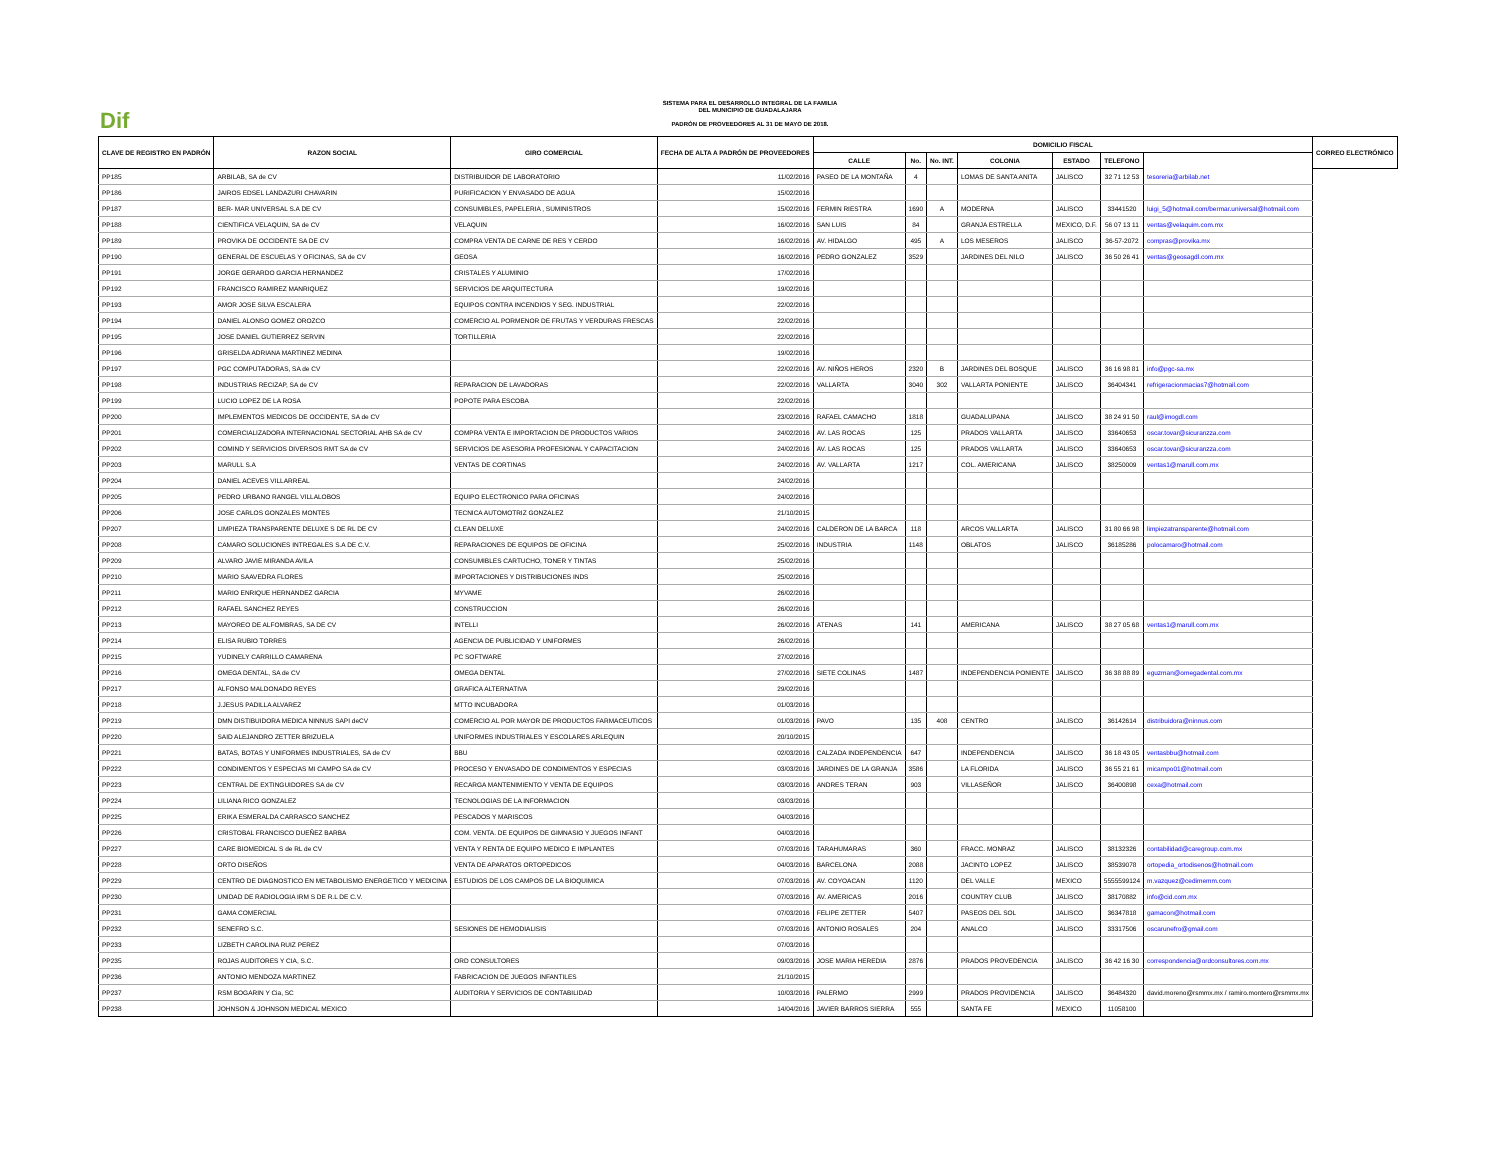Dif
SISTEMA PARA EL DESARROLLO INTEGRAL DE LA FAMILIA
DEL MUNICIPIO DE GUADALAJARA
PADRÓN DE PROVEEDORES AL 31 DE MAYO DE 2018.
| CLAVE DE REGISTRO EN PADRÓN | RAZON SOCIAL | GIRO COMERCIAL | FECHA DE ALTA A PADRÓN DE PROVEEDORES | DOMICILIO FISCAL | | | | | | | CORREO ELECTRÓNICO |
| --- | --- | --- | --- | --- | --- | --- | --- | --- | --- | --- | --- |
| | | | | CALLE | No. | No. INT. | COLONIA | ESTADO | TELEFONO | | |
| PP185 | ARBILAB, SA de CV | DISTRIBUIDOR DE LABORATORIO | 11/02/2016 | PASEO DE LA MONTAÑA | 4 | | LOMAS DE SANTA ANITA | JALISCO | 32 71 12 53 | tesoreria@arbilab.net | |
| PP186 | JAIROS EDSEL LANDAZURI CHAVARIN | PURIFICACION Y ENVASADO DE AGUA | 15/02/2016 | | | | | | | | |
| PP187 | BER- MAR UNIVERSAL S.A DE CV | CONSUMIBLES, PAPELERIA , SUMINISTROS | 15/02/2016 | FERMIN RIESTRA | 1690 | A | MODERNA | JALISCO | 33441520 | luigi_5@hotmail.com/bermar.universal@hotmail.com | |
| PP188 | CIENTIFICA VELAQUIN, SA de CV | VELAQUIN | 16/02/2016 | SAN LUIS | 84 | | GRANJA ESTRELLA | MEXICO, D.F. | 56 07 13 11 | ventas@velaquim.com.mx | |
| PP189 | PROVIKA DE OCCIDENTE SA DE CV | COMPRA VENTA DE CARNE DE RES Y CERDO | 16/02/2016 | AV. HIDALGO | 495 | A | LOS MESEROS | JALISCO | 36-57-2072 | compras@provika.mx | |
| PP190 | GENERAL DE ESCUELAS Y OFICINAS, SA de CV | GEOSA | 16/02/2016 | PEDRO GONZALEZ | 3529 | | JARDINES DEL NILO | JALISCO | 36 50 26 41 | ventas@geosagdl.com.mx | |
| PP191 | JORGE GERARDO GARCIA HERNANDEZ | CRISTALES Y ALUMINIO | 17/02/2016 | | | | | | | | |
| PP192 | FRANCISCO RAMIREZ MANRIQUEZ | SERVICIOS DE ARQUITECTURA | 19/02/2016 | | | | | | | | |
| PP193 | AMOR JOSE SILVA ESCALERA | EQUIPOS CONTRA INCENDIOS Y SEG. INDUSTRIAL | 22/02/2016 | | | | | | | | |
| PP194 | DANIEL ALONSO GOMEZ OROZCO | COMERCIO AL PORMENOR DE FRUTAS Y VERDURAS FRESCAS | 22/02/2016 | | | | | | | | |
| PP195 | JOSE DANIEL GUTIERREZ SERVIN | TORTILLERIA | 22/02/2016 | | | | | | | | |
| PP196 | GRISELDA ADRIANA MARTINEZ MEDINA | | 19/02/2016 | | | | | | | | |
| PP197 | PGC COMPUTADORAS, SA de CV | | 22/02/2016 | AV. NIÑOS HEROS | 2320 | B | JARDINES DEL BOSQUE | JALISCO | 36 16 98 81 | info@pgc-sa.mx | |
| PP198 | INDUSTRIAS RECIZAP, SA de CV | REPARACION DE LAVADORAS | 22/02/2016 | VALLARTA | 3040 | 302 | VALLARTA PONIENTE | JALISCO | 36404341 | refrigeracionmacias7@hotmail.com | |
| PP199 | LUCIO LOPEZ DE LA ROSA | POPOTE PARA ESCOBA | 22/02/2016 | | | | | | | | |
| PP200 | IMPLEMENTOS MEDICOS DE OCCIDENTE, SA de CV | | 23/02/2016 | RAFAEL CAMACHO | 1818 | | GUADALUPANA | JALISCO | 38 24 91 50 | raul@imogdl.com | |
| PP201 | COMERCIALIZADORA INTERNACIONAL SECTORIAL AHB SA de CV | COMPRA VENTA E IMPORTACION DE PRODUCTOS VARIOS | 24/02/2016 | AV. LAS ROCAS | 125 | | PRADOS VALLARTA | JALISCO | 33640653 | oscar.tovar@sicuranzza.com | |
| PP202 | COMIND Y SERVICIOS DIVERSOS RMT SA de CV | SERVICIOS DE ASESORIA PROFESIONAL Y CAPACITACION | 24/02/2016 | AV. LAS ROCAS | 125 | | PRADOS VALLARTA | JALISCO | 33640653 | oscar.tovar@sicuranzza.com | |
| PP203 | MARULL S.A | VENTAS DE CORTINAS | 24/02/2016 | AV. VALLARTA | 1217 | | COL. AMERICANA | JALISCO | 38250009 | ventas1@marull.com.mx | |
| PP204 | DANIEL ACEVES VILLARREAL | | 24/02/2016 | | | | | | | | |
| PP205 | PEDRO URBANO RANGEL VILLALOBOS | EQUIPO ELECTRONICO PARA OFICINAS | 24/02/2016 | | | | | | | | |
| PP206 | JOSE CARLOS GONZALES MONTES | TECNICA AUTOMOTRIZ GONZALEZ | 21/10/2015 | | | | | | | | |
| PP207 | LIMPIEZA TRANSPARENTE DELUXE S DE RL DE CV | CLEAN DELUXE | 24/02/2016 | CALDERON DE LA BARCA | 118 | | ARCOS VALLARTA | JALISCO | 31 80 66 98 | limpiezatransparente@hotmail.com | |
| PP208 | CAMARO SOLUCIONES INTREGALES S.A DE C.V. | REPARACIONES DE EQUIPOS DE OFICINA | 25/02/2016 | INDUSTRIA | 1148 | | OBLATOS | JALISCO | 36185286 | polocamaro@hotmail.com | |
| PP209 | ALVARO JAVIE MIRANDA AVILA | CONSUMIBLES CARTUCHO, TONER Y TINTAS | 25/02/2016 | | | | | | | | |
| PP210 | MARIO SAAVEDRA FLORES | IMPORTACIONES Y DISTRIBUCIONES INDS | 25/02/2016 | | | | | | | | |
| PP211 | MARIO ENRIQUE HERNANDEZ GARCIA | MYVAME | 26/02/2016 | | | | | | | | |
| PP212 | RAFAEL SANCHEZ REYES | CONSTRUCCION | 26/02/2016 | | | | | | | | |
| PP213 | MAYOREO DE ALFOMBRAS, SA DE CV | INTELLI | 26/02/2016 | ATENAS | 141 | | AMERICANA | JALISCO | 38 27 05 68 | ventas1@marull.com.mx | |
| PP214 | ELISA RUBIO TORRES | AGENCIA DE PUBLICIDAD Y UNIFORMES | 26/02/2016 | | | | | | | | |
| PP215 | YUDINELY CARRILLO CAMARENA | PC SOFTWARE | 27/02/2016 | | | | | | | | |
| PP216 | OMEGA DENTAL, SA de CV | OMEGA DENTAL | 27/02/2016 | SIETE COLINAS | 1487 | | INDEPENDENCIA PONIENTE | JALISCO | 36 38 88 89 | eguzman@omegadental.com.mx | |
| PP217 | ALFONSO MALDONADO REYES | GRAFICA ALTERNATIVA | 29/02/2016 | | | | | | | | |
| PP218 | J.JESUS PADILLA ALVAREZ | MTTO INCUBADORA | 01/03/2016 | | | | | | | | |
| PP219 | DMN DISTIBUIDORA MEDICA NINNUS SAPI deCV | COMERCIO AL POR MAYOR DE PRODUCTOS FARMACEUTICOS | 01/03/2016 | PAVO | 135 | 408 | CENTRO | JALISCO | 36142614 | distribuidora@ninnus.com | |
| PP220 | SAID ALEJANDRO ZETTER BRIZUELA | UNIFORMES INDUSTRIALES Y ESCOLARES ARLEQUIN | 20/10/2015 | | | | | | | | |
| PP221 | BATAS, BOTAS Y UNIFORMES INDUSTRIALES, SA de CV | BBU | 02/03/2016 | CALZADA INDEPENDENCIA | 647 | | INDEPENDENCIA | JALISCO | 36 18 43 05 | ventasbbu@hotmail.com | |
| PP222 | CONDIMENTOS Y ESPECIAS MI CAMPO SA de CV | PROCESO Y ENVASADO DE CONDIMENTOS Y ESPECIAS | 03/03/2016 | JARDINES DE LA GRANJA | 3586 | | LA FLORIDA | JALISCO | 36 55 21 61 | micampo01@hotmail.com | |
| PP223 | CENTRAL DE EXTINGUIDORES SA de CV | RECARGA MANTENIMIENTO Y VENTA DE EQUIPOS | 03/03/2016 | ANDRES TERAN | 903 | | VILLASEÑOR | JALISCO | 36400898 | cexa@hotmail.com | |
| PP224 | LILIANA RICO GONZALEZ | TECNOLOGIAS DE LA INFORMACION | 03/03/2016 | | | | | | | | |
| PP225 | ERIKA ESMERALDA CARRASCO SANCHEZ | PESCADOS Y MARISCOS | 04/03/2016 | | | | | | | | |
| PP226 | CRISTOBAL FRANCISCO DUEÑEZ BARBA | COM. VENTA. DE EQUIPOS DE GIMNASIO Y JUEGOS INFANT | 04/03/2016 | | | | | | | | |
| PP227 | CARE BIOMEDICAL S de RL de CV | VENTA Y RENTA DE EQUIPO MEDICO E IMPLANTES | 07/03/2016 | TARAHUMARAS | 360 | | FRACC. MONRAZ | JALISCO | 38132326 | contabilidad@caregroup.com.mx | |
| PP228 | ORTO DISEÑOS | VENTA DE APARATOS ORTOPEDICOS | 04/03/2016 | BARCELONA | 2088 | | JACINTO LOPEZ | JALISCO | 38539078 | ortopedia_ortodisenos@hotmail.com | |
| PP229 | CENTRO DE DIAGNOSTICO EN METABOLISMO ENERGETICO Y MEDICINA | ESTUDIOS DE LOS CAMPOS DE LA BIOQUIMICA | 07/03/2016 | AV. COYOACAN | 1120 | | DEL VALLE | MEXICO | 5555599124 | m.vazquez@cedimemm.com | |
| PP230 | UNIDAD DE RADIOLOGIA IRM S DE R.L DE C.V. | | 07/03/2016 | AV. AMERICAS | 2016 | | COUNTRY CLUB | JALISCO | 38170882 | info@cid.com.mx | |
| PP231 | GAMA COMERCIAL | | 07/03/2016 | FELIPE ZETTER | 5407 | | PASEOS DEL SOL | JALISCO | 36347818 | gamacon@hotmail.com | |
| PP232 | SENEFRO S.C. | SESIONES DE HEMODIALISIS | 07/03/2016 | ANTONIO ROSALES | 204 | | ANALCO | JALISCO | 33317506 | oscarunefro@gmail.com | |
| PP233 | LIZBETH CAROLINA RUIZ PEREZ | | 07/03/2016 | | | | | | | | |
| PP235 | ROJAS AUDITORES Y CIA, S.C. | ORD CONSULTORES | 09/03/2016 | JOSE MARIA HEREDIA | 2876 | | PRADOS PROVEDENCIA | JALISCO | 36 42 16 30 | correspondencia@ordconsultores.com.mx | |
| PP236 | ANTONIO MENDOZA MARTINEZ | FABRICACION DE JUEGOS INFANTILES | 21/10/2015 | | | | | | | | |
| PP237 | RSM BOGARIN Y Cia, SC | AUDITORIA Y SERVICIOS DE CONTABILIDAD | 10/03/2016 | PALERMO | 2999 | | PRADOS PROVIDENCIA | JALISCO | 36484320 | david.moreno@rsmmx.mx / ramiro.montero@rsmmx.mx | |
| PP238 | JOHNSON & JOHNSON MEDICAL MEXICO | | 14/04/2016 | JAVIER BARROS SIERRA | 555 | | SANTA FE | MEXICO | 11058100 | | |